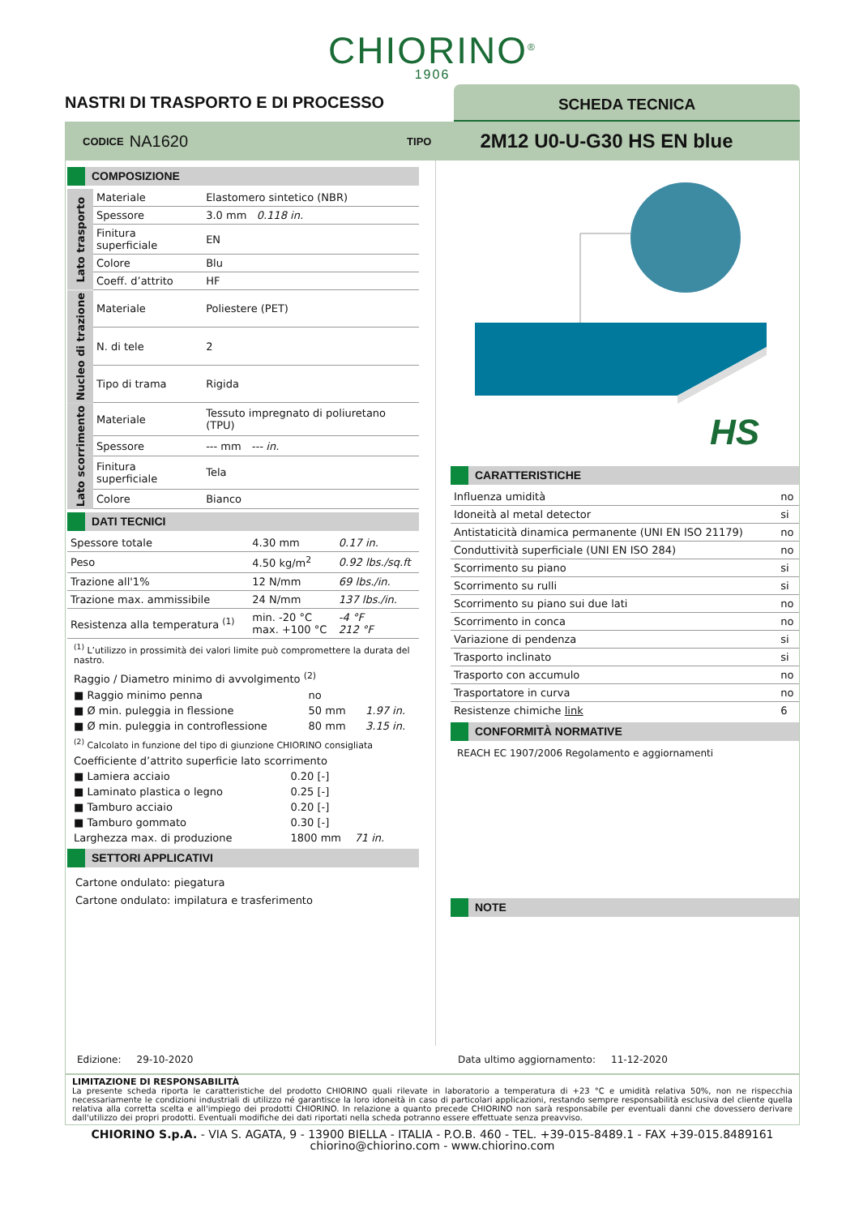CHIORINO<sup>®</sup>
1906
NASTRI DI TRASPORTO E DI PROCESSO
SCHEDA TECNICA
CODICE NA1620 TIPO 2M12 U0-U-G30 HS EN blue
COMPOSIZIONE
| Lato trasporto | Materiale | Elastomero sintetico (NBR) |
| | Spessore | 3.0 mm 0.118 in. |
| | Finitura superficiale | EN |
| | Colore | Blu |
| | Coeff. d’attrito | HF |
| Nucleo di trazione | Materiale | Poliestere (PET) |
| | N. di tele | 2 |
| | Tipo di trama | Rigida |
| Lato scorrimento | Materiale | Tessuto impregnato di poliuretano (TPU) |
| | Spessore | --- mm --- in. |
| | Finitura superficiale | Tela |
| | Colore | Bianco |
DATI TECNICI
| Spessore totale | 4.30 mm | 0.17 in. |
| Peso | 4.50 kg/m<sup>2</sup> | 0.92 lbs./sq.ft |
| Trazione all'1% | 12 N/mm | 69 lbs./in. |
| Trazione max. ammissibile | 24 N/mm | 137 lbs./in. |
| Resistenza alla temperatura <sup>(1)</sup> | min. -20 °C max. +100 °C | -4 °F 212 °F |
<sup>(1)</sup> L’utilizzo in prossimità dei valori limite può compromettere la durata del nastro.
| Raggio / Diametro minimo di avvolgimento <sup>(2)</sup> | | |
| ■ Raggio minimo penna | no | |
| ■ Ø min. puleggia in flessione | 50 mm | 1.97 in. |
| ■ Ø min. puleggia in controflessione | 80 mm | 3.15 in. |
<sup>(2)</sup> Calcolato in funzione del tipo di giunzione CHIORINO consigliata
| Coefficiente d’attrito superficie lato scorrimento | |
| ■ Lamiera acciaio | 0.20 [-] |
| ■ Laminato plastica o legno | 0.25 [-] |
| ■ Tamburo acciaio | 0.20 [-] |
| ■ Tamburo gommato | 0.30 [-] |
| Larghezza max. di produzione | 1800 mm 71 in. |
SETTORI APPLICATIVI
Cartone ondulato: piegatura
Cartone ondulato: impilatura e trasferimento
HS
CARATTERISTICHE
| Influenza umidità | no |
| Idoneità al metal detector | si |
| Antistaticità dinamica permanente (UNI EN ISO 21179) | no |
| Conduttività superficiale (UNI EN ISO 284) | no |
| Scorrimento su piano | si |
| Scorrimento su rulli | si |
| Scorrimento su piano sui due lati | no |
| Scorrimento in conca | no |
| Variazione di pendenza | si |
| Trasporto inclinato | si |
| Trasporto con accumulo | no |
| Trasportatore in curva | no |
| Resistenze chimiche link | 6 |
CONFORMITÀ NORMATIVE
REACH EC 1907/2006 Regolamento e aggiornamenti
NOTE
Edizione: 29-10-2020 Data ultimo aggiornamento: 11-12-2020
LIMITAZIONE DI RESPONSABILITÀ
La presente scheda riporta le caratteristiche del prodotto CHIORINO quali rilevate in laboratorio a temperatura di +23 °C e umidità relativa 50%, non ne rispecchia necessariamente le condizioni industriali di utilizzo né garantisce la loro idoneità in caso di particolari applicazioni, restando sempre responsabilità esclusiva del cliente quella relativa alla corretta scelta e all'impiego dei prodotti CHIORINO. In relazione a quanto precede CHIORINO non sarà responsabile per eventuali danni che dovessero derivare dall'utilizzo dei propri prodotti. Eventuali modifiche dei dati riportati nella scheda potranno essere effettuate senza preavviso.
CHIORINO S.p.A. - VIA S. AGATA, 9 - 13900 BIELLA - ITALIA - P.O.B. 460 - TEL. +39-015-8489.1 - FAX +39-015.8489161
chiorino@chiorino.com - www.chiorino.com